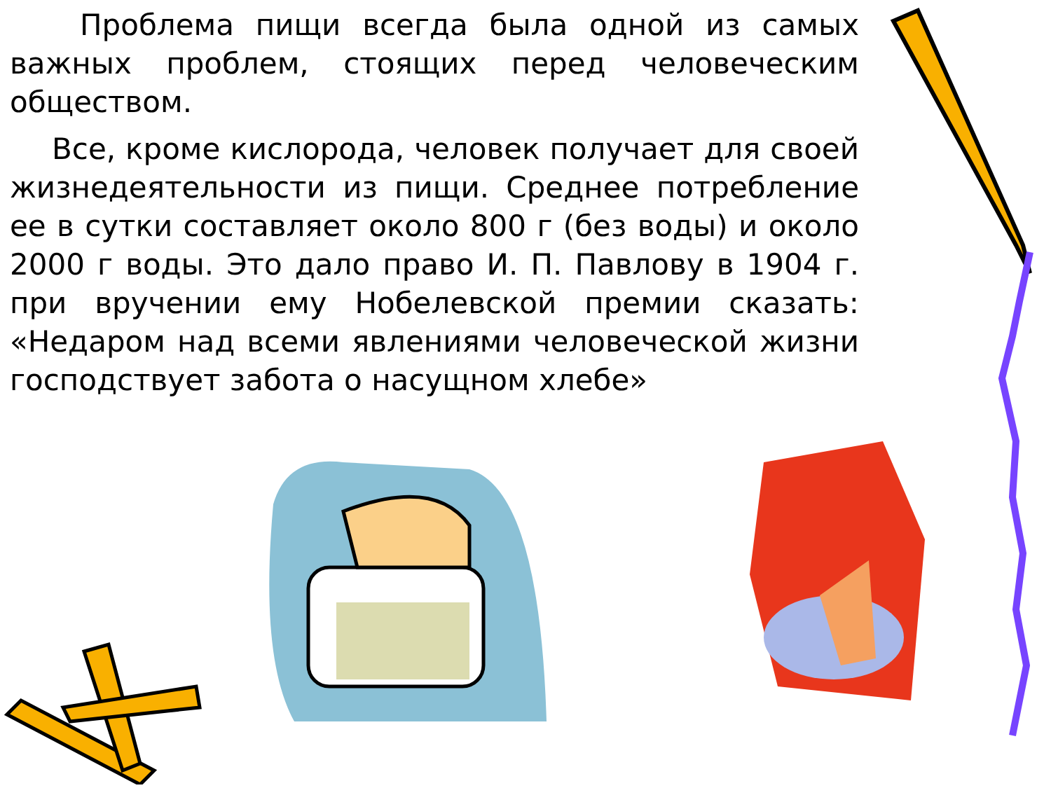Проблема пищи всегда была одной из самых важных проблем, стоящих перед человеческим обществом.
Все, кроме кислорода, человек получает для своей жизнедеятельности из пищи. Среднее потребление ее в сутки составляет около 800 г (без воды) и около 2000 г воды. Это дало право И. П. Павлову в 1904 г. при вручении ему Нобелевской премии сказать: «Недаром над всеми явлениями человеческой жизни господствует забота о насущном хлебе»